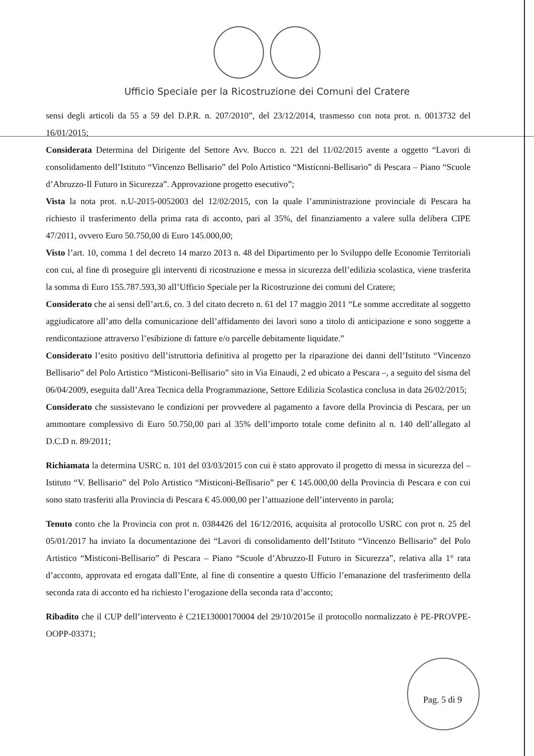Ufficio Speciale per la Ricostruzione dei Comuni del Cratere
sensi degli articoli da 55 a 59 del D.P.R. n. 207/2010”, del 23/12/2014, trasmesso con nota prot. n. 0013732 del 16/01/2015;
Considerata Determina del Dirigente del Settore Avv. Bucco n. 221 del 11/02/2015 avente a oggetto “Lavori di consolidamento dell’Istituto “Vincenzo Bellisario” del Polo Artistico “Misticoni-Bellisario” di Pescara – Piano “Scuole d’Abruzzo-Il Futuro in Sicurezza”. Approvazione progetto esecutivo”;
Vista la nota prot. n.U-2015-0052003 del 12/02/2015, con la quale l’amministrazione provinciale di Pescara ha richiesto il trasferimento della prima rata di acconto, pari al 35%, del finanziamento a valere sulla delibera CIPE 47/2011, ovvero Euro 50.750,00 di Euro 145.000,00;
Visto l’art. 10, comma 1 del decreto 14 marzo 2013 n. 48 del Dipartimento per lo Sviluppo delle Economie Territoriali con cui, al fine di proseguire gli interventi di ricostruzione e messa in sicurezza dell’edilizia scolastica, viene trasferita la somma di Euro 155.787.593,30 all’Ufficio Speciale per la Ricostruzione dei comuni del Cratere;
Considerato che ai sensi dell’art.6, co. 3 del citato decreto n. 61 del 17 maggio 2011 “Le somme accreditate al soggetto aggiudicatore all’atto della comunicazione dell’affidamento dei lavori sono a titolo di anticipazione e sono soggette a rendicontazione attraverso l’esibizione di fatture e/o parcelle debitamente liquidate.”
Considerato l’esito positivo dell’istruttoria definitiva al progetto per la riparazione dei danni dell’Istituto “Vincenzo Bellisario” del Polo Artistico “Misticoni-Bellisario” sito in Via Einaudi, 2 ed ubicato a Pescara –, a seguito del sisma del 06/04/2009, eseguita dall’Area Tecnica della Programmazione, Settore Edilizia Scolastica conclusa in data 26/02/2015;
Considerato che sussistevano le condizioni per provvedere al pagamento a favore della Provincia di Pescara, per un ammontare complessivo di Euro 50.750,00 pari al 35% dell’importo totale come definito al n. 140 dell’allegato al D.C.D n. 89/2011;
Richiamata la determina USRC n. 101 del 03/03/2015 con cui è stato approvato il progetto di messa in sicurezza del – Istituto “V. Bellisario” del Polo Artistico “Misticoni-Bellisario” per € 145.000,00 della Provincia di Pescara e con cui sono stato trasferiti alla Provincia di Pescara € 45.000,00 per l’attuazione dell’intervento in parola;
Tenuto conto che la Provincia con prot n. 0384426 del 16/12/2016, acquisita al protocollo USRC con prot n. 25 del 05/01/2017 ha inviato la documentazione dei “Lavori di consolidamento dell’Istituto “Vincenzo Bellisario” del Polo Artistico “Misticoni-Bellisario” di Pescara – Piano “Scuole d’Abruzzo-Il Futuro in Sicurezza”, relativa alla 1° rata d’acconto, approvata ed erogata dall’Ente, al fine di consentire a questo Ufficio l’emanazione del trasferimento della seconda rata di acconto ed ha richiesto l’erogazione della seconda rata d’acconto;
Ribadito che il CUP dell’intervento è C21E13000170004 del 29/10/2015e il protocollo normalizzato è PE-PROVPE-OOPP-03371;
Pag. 5 di 9